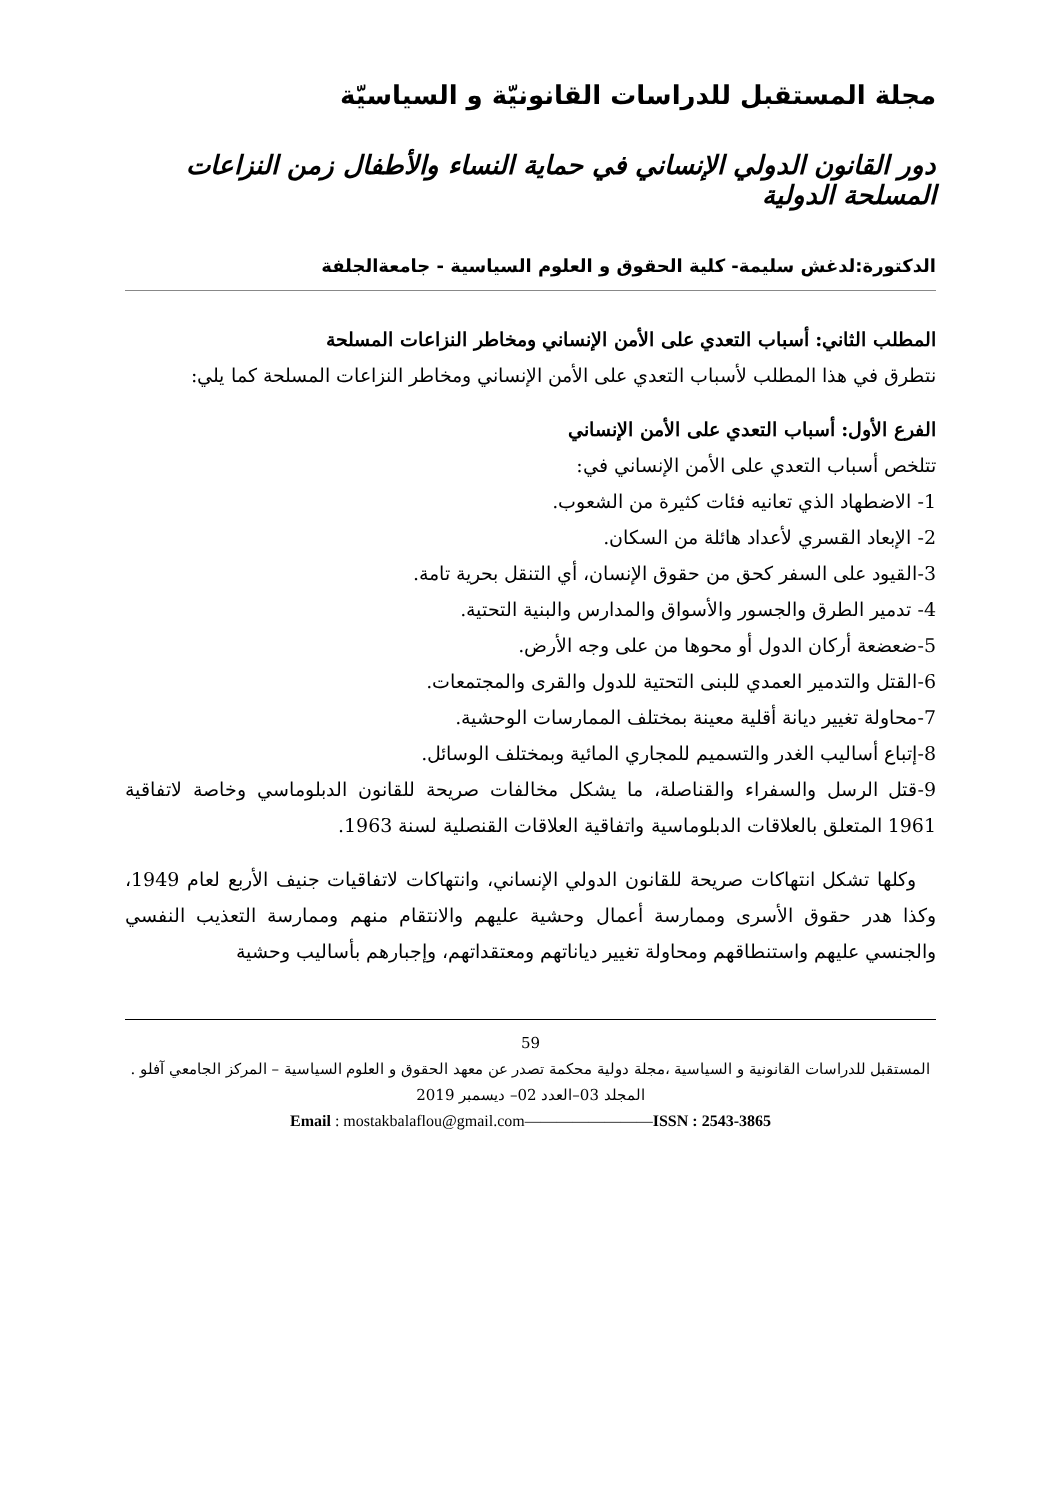مجلة المستقبل للدراسات القانونيّة و السياسيّة
دور القانون الدولي الإنساني في حماية النساء والأطفال زمن النزاعات المسلحة الدولية
الدكتورة:لدغش سليمة- كلية الحقوق و العلوم السياسية - جامعةالجلفة
المطلب الثاني: أسباب التعدي على الأمن الإنساني ومخاطر النزاعات المسلحة
نتطرق في هذا المطلب لأسباب التعدي على الأمن الإنساني ومخاطر النزاعات المسلحة كما يلي:
الفرع الأول: أسباب التعدي على الأمن الإنساني
تتلخص أسباب التعدي على الأمن الإنساني في:
1- الاضطهاد الذي تعانيه فئات كثيرة من الشعوب.
2- الإبعاد القسري لأعداد هائلة من السكان.
3-القيود على السفر كحق من حقوق الإنسان، أي التنقل بحرية تامة.
4- تدمير الطرق والجسور والأسواق والمدارس والبنية التحتية.
5-ضعضعة أركان الدول أو محوها من على وجه الأرض.
6-القتل والتدمير العمدي للبنى التحتية للدول والقرى والمجتمعات.
7-محاولة تغيير ديانة أقلية معينة بمختلف الممارسات الوحشية.
8-إتباع أساليب الغدر والتسميم للمجاري المائية وبمختلف الوسائل.
9-قتل الرسل والسفراء والقناصلة، ما يشكل مخالفات صريحة للقانون الدبلوماسي وخاصة لاتفاقية 1961 المتعلق بالعلاقات الدبلوماسية واتفاقية العلاقات القنصلية لسنة 1963.
وكلها تشكل انتهاكات صريحة للقانون الدولي الإنساني، وانتهاكات لاتفاقيات جنيف الأربع لعام 1949، وكذا هدر حقوق الأسرى وممارسة أعمال وحشية عليهم والانتقام منهم وممارسة التعذيب النفسي والجنسي عليهم واستنطاقهم ومحاولة تغيير دياناتهم ومعتقداتهم، وإجبارهم بأساليب وحشية
59
المستقبل للدراسات القانونية و السياسية ،مجلة دولية محكمة تصدر عن معهد الحقوق و العلوم السياسية – المركز الجامعي آفلو .
المجلد 03–العدد 02– ديسمبر 2019
Email : mostakbalaflou@gmail.com————————ISSN : 2543-3865